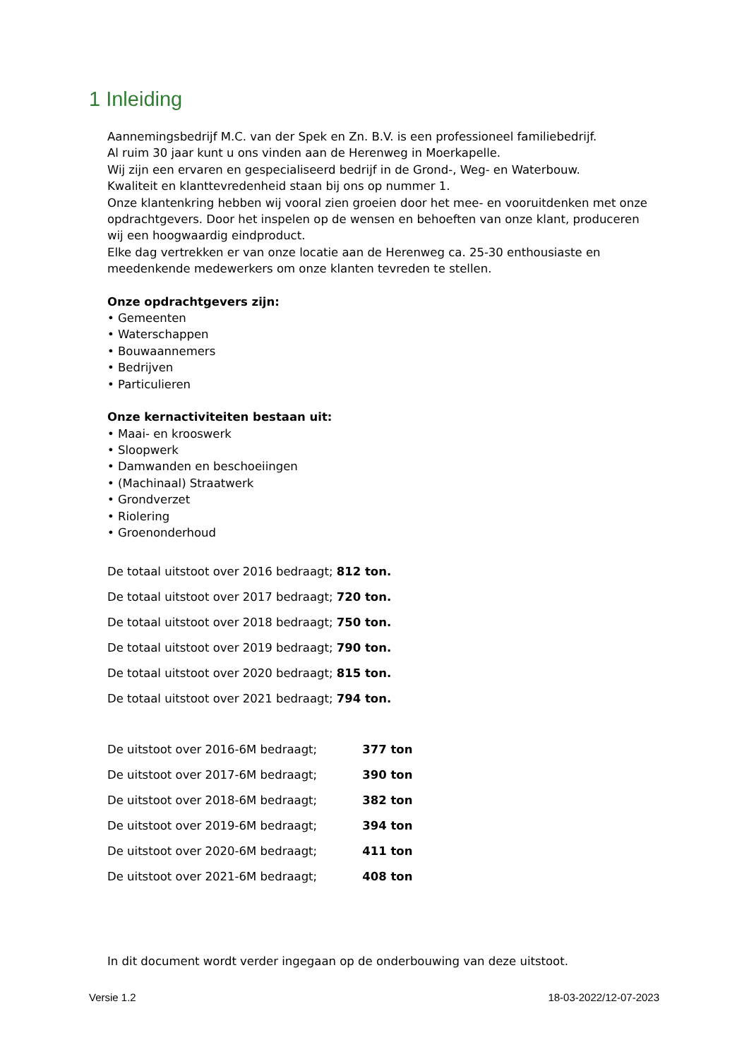1 Inleiding
Aannemingsbedrijf M.C. van der Spek en Zn. B.V. is een professioneel familiebedrijf.
Al ruim 30 jaar kunt u ons vinden aan de Herenweg in Moerkapelle.
Wij zijn een ervaren en gespecialiseerd bedrijf in de Grond-, Weg- en Waterbouw.
Kwaliteit en klanttevredenheid staan bij ons op nummer 1.
Onze klantenkring hebben wij vooral zien groeien door het mee- en vooruitdenken met onze opdrachtgevers. Door het inspelen op de wensen en behoeften van onze klant, produceren wij een hoogwaardig eindproduct.
Elke dag vertrekken er van onze locatie aan de Herenweg ca. 25-30 enthousiaste en meedenkende medewerkers om onze klanten tevreden te stellen.
Onze opdrachtgevers zijn:
• Gemeenten
• Waterschappen
• Bouwaannemers
• Bedrijven
• Particulieren
Onze kernactiviteiten bestaan uit:
• Maai- en krooswerk
• Sloopwerk
• Damwanden en beschoeiingen
• (Machinaal) Straatwerk
• Grondverzet
• Riolering
• Groenonderhoud
De totaal uitstoot over 2016 bedraagt; 812 ton.
De totaal uitstoot over 2017 bedraagt; 720 ton.
De totaal uitstoot over 2018 bedraagt; 750 ton.
De totaal uitstoot over 2019 bedraagt; 790 ton.
De totaal uitstoot over 2020 bedraagt; 815 ton.
De totaal uitstoot over 2021 bedraagt; 794 ton.
De uitstoot over 2016-6M bedraagt; 377 ton
De uitstoot over 2017-6M bedraagt; 390 ton
De uitstoot over 2018-6M bedraagt; 382 ton
De uitstoot over 2019-6M bedraagt; 394 ton
De uitstoot over 2020-6M bedraagt; 411 ton
De uitstoot over 2021-6M bedraagt; 408 ton
In dit document wordt verder ingegaan op de onderbouwing van deze uitstoot.
Versie 1.2 18-03-2022/12-07-2023